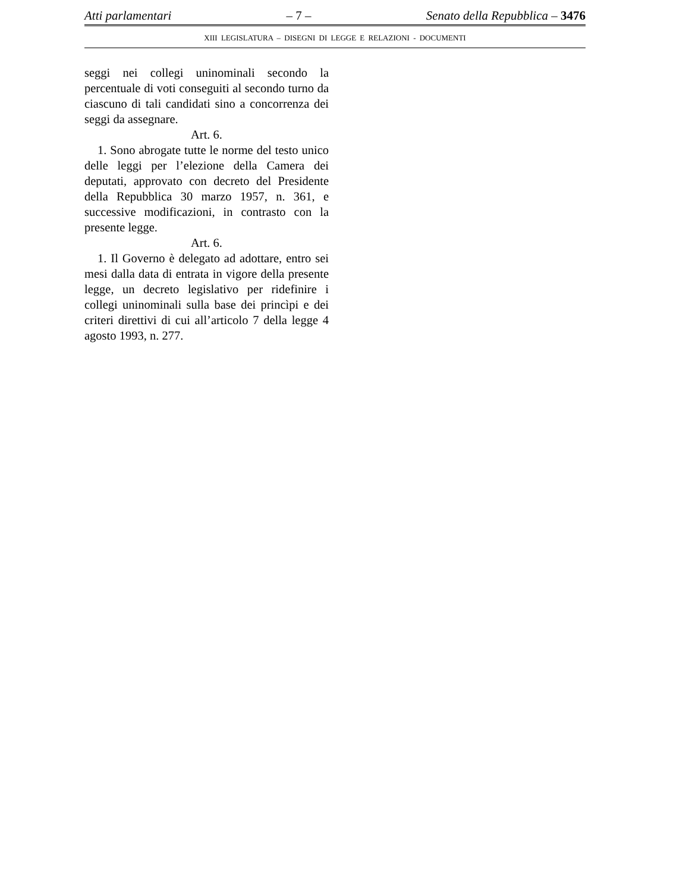Atti parlamentari – 7 – Senato della Repubblica – 3476
XIII LEGISLATURA – DISEGNI DI LEGGE E RELAZIONI - DOCUMENTI
seggi nei collegi uninominali secondo la percentuale di voti conseguiti al secondo turno da ciascuno di tali candidati sino a concorrenza dei seggi da assegnare.
Art. 6.
1. Sono abrogate tutte le norme del testo unico delle leggi per l’elezione della Camera dei deputati, approvato con decreto del Presidente della Repubblica 30 marzo 1957, n. 361, e successive modificazioni, in contrasto con la presente legge.
Art. 6.
1. Il Governo è delegato ad adottare, entro sei mesi dalla data di entrata in vigore della presente legge, un decreto legislativo per ridefinire i collegi uninominali sulla base dei princìpi e dei criteri direttivi di cui all’articolo 7 della legge 4 agosto 1993, n. 277.